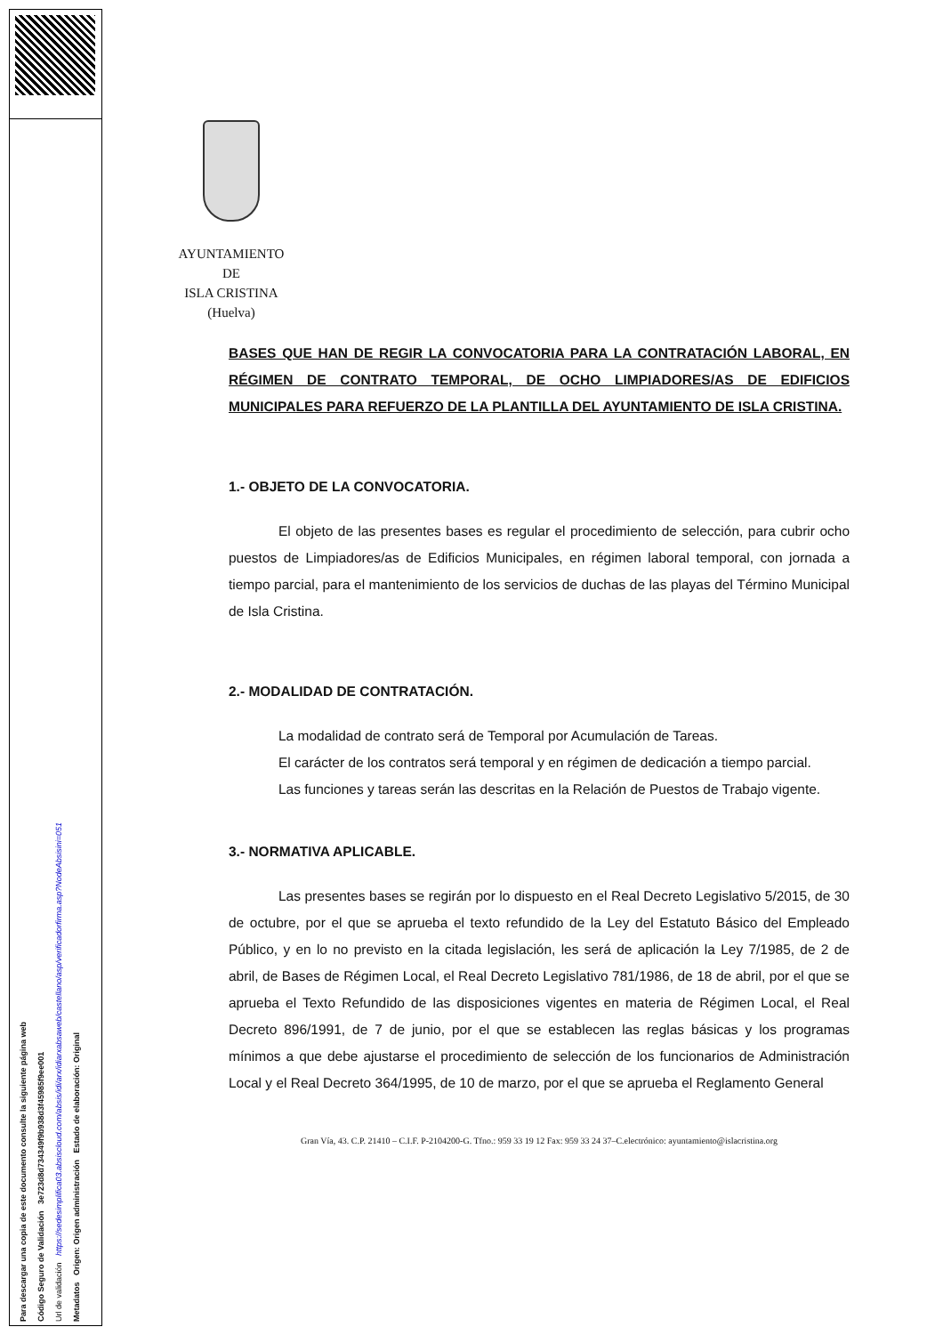Para descargar una copia de este documento consulte la siguiente página web Código Seguro de Validación 3e723d8d734349f9b938d3f45985f9ee001 Url de validación https://sedesimplifica03.absiscloud.com/absis/idi/arx/idiarxabsaweb/castellano/asp/verificadorfirma.asp?NodeAbsisini=051 Metadatos Origen: Origen administración Estado de elaboración: Original
AYUNTAMIENTO
DE
ISLA CRISTINA
(Huelva)
BASES QUE HAN DE REGIR LA CONVOCATORIA PARA LA CONTRATACIÓN LABORAL, EN RÉGIMEN DE CONTRATO TEMPORAL, DE OCHO LIMPIADORES/AS DE EDIFICIOS MUNICIPALES PARA REFUERZO DE LA PLANTILLA DEL AYUNTAMIENTO DE ISLA CRISTINA.
1.- OBJETO DE LA CONVOCATORIA.
El objeto de las presentes bases es regular el procedimiento de selección, para cubrir ocho puestos de Limpiadores/as de Edificios Municipales, en régimen laboral temporal, con jornada a tiempo parcial, para el mantenimiento de los servicios de duchas de las playas del Término Municipal de Isla Cristina.
2.- MODALIDAD DE CONTRATACIÓN.
La modalidad de contrato será de Temporal por Acumulación de Tareas.
El carácter de los contratos será temporal y en régimen de dedicación a tiempo parcial.
Las funciones y tareas serán las descritas en la Relación de Puestos de Trabajo vigente.
3.- NORMATIVA APLICABLE.
Las presentes bases se regirán por lo dispuesto en el Real Decreto Legislativo 5/2015, de 30 de octubre, por el que se aprueba el texto refundido de la Ley del Estatuto Básico del Empleado Público, y en lo no previsto en la citada legislación, les será de aplicación la Ley 7/1985, de 2 de abril, de Bases de Régimen Local, el Real Decreto Legislativo 781/1986, de 18 de abril, por el que se aprueba el Texto Refundido de las disposiciones vigentes en materia de Régimen Local, el Real Decreto 896/1991, de 7 de junio, por el que se establecen las reglas básicas y los programas mínimos a que debe ajustarse el procedimiento de selección de los funcionarios de Administración Local y el Real Decreto 364/1995, de 10 de marzo, por el que se aprueba el Reglamento General
Gran Vía, 43. C.P. 21410 – C.I.F. P-2104200-G. Tfno.: 959 33 19 12 Fax: 959 33 24 37–C.electrónico: ayuntamiento@islacristina.org